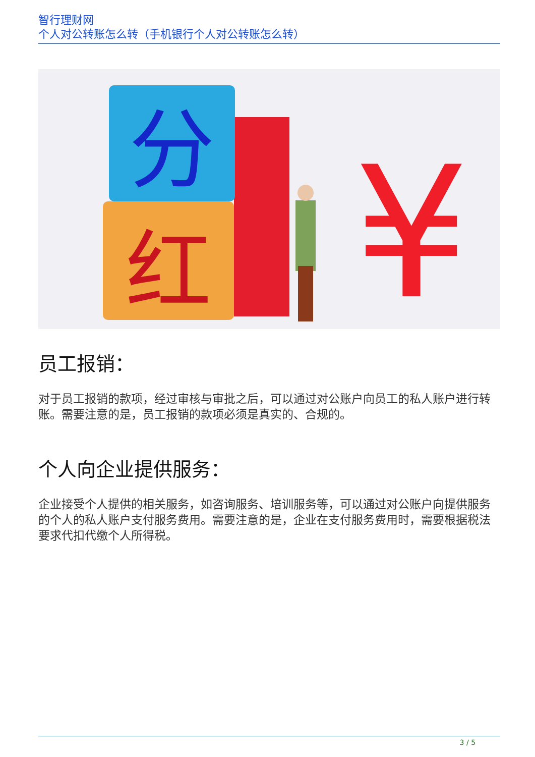智行理财网
个人对公转账怎么转（手机银行个人对公转账怎么转）
分
红
¥
员工报销：
对于员工报销的款项，经过审核与审批之后，可以通过对公账户向员工的私人账户进行转账。需要注意的是，员工报销的款项必须是真实的、合规的。
个人向企业提供服务：
企业接受个人提供的相关服务，如咨询服务、培训服务等，可以通过对公账户向提供服务的个人的私人账户支付服务费用。需要注意的是，企业在支付服务费用时，需要根据税法要求代扣代缴个人所得税。
3 / 5